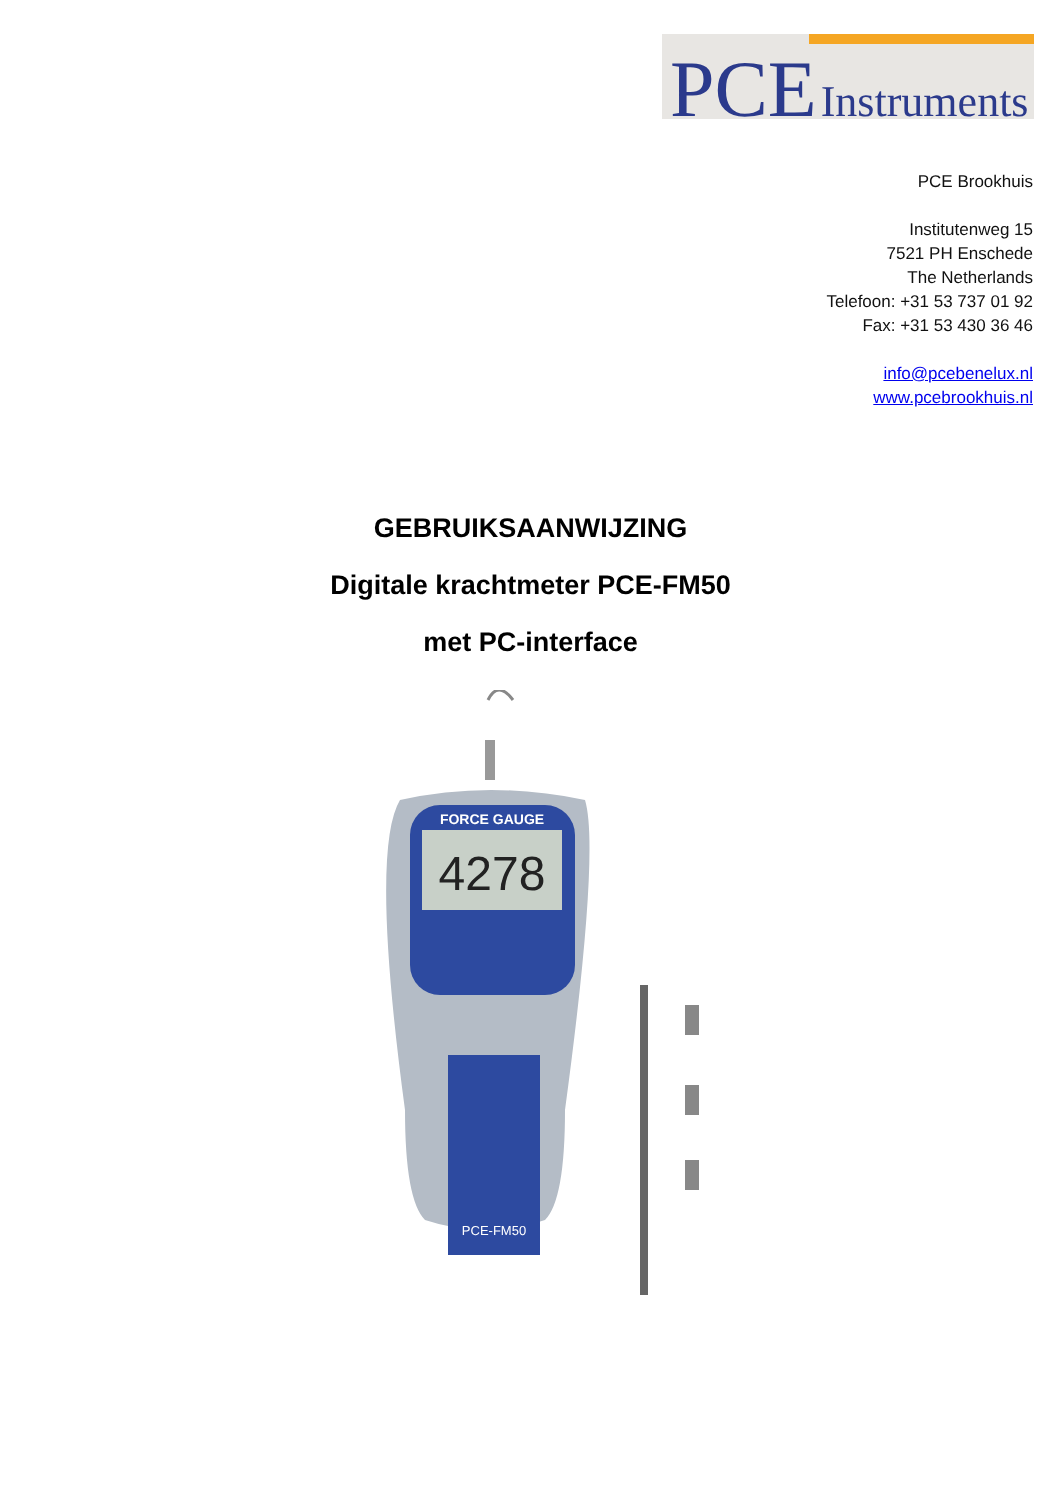PCE Instruments
PCE Brookhuis
Institutenweg 15
7521 PH Enschede
The Netherlands
Telefoon: +31 53 737 01 92
Fax: +31 53 430 36 46
info@pcebenelux.nl
www.pcebrookhuis.nl
GEBRUIKSAANWIJZING
Digitale krachtmeter PCE-FM50
met PC-interface
FORCE GAUGE
4278
PCE-FM50